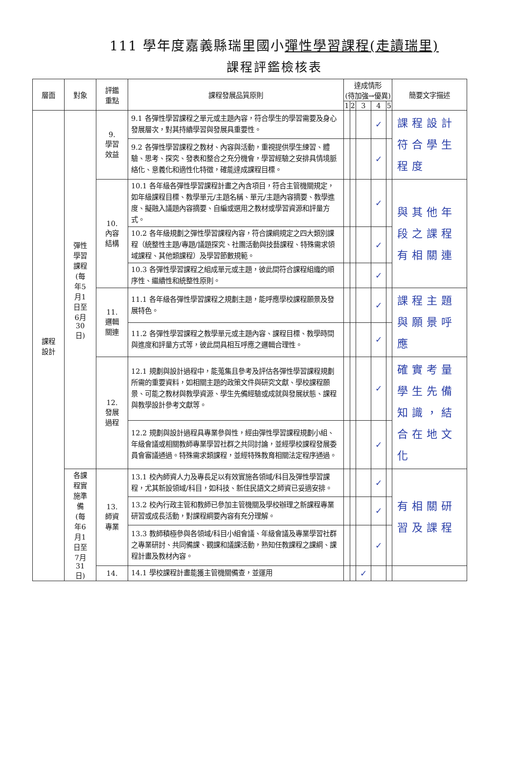111 學年度嘉義縣瑞里國小彈性學習課程(走讀瑞里)
課程評鑑檢核表
| 層面 | 對象 | 評鑑 重點 | 課程發展品質原則 | 達成情形 (待加強→優異) | | | | | 簡要文字描述 | |
| --- | --- | --- | --- | --- | --- | --- | --- | --- | --- | --- |
| | | | | 1 | 2 | 3 | 4 | 5 | | |
| 課程 設計 | 彈性 學習 課程 (每 年5 月1 日至 6月 30 日) | 9. 學習 效益 | 9.1 各彈性學習課程之單元或主題內容，符合學生的學習需要及身心發展層次，對其持續學習與發展具重要性。 | | | | ✓ | | 課程設計符合學生程度 | |
| | | | 9.2 各彈性學習課程之教材、內容與活動，重視提供學生練習、體驗、思考、探究、發表和整合之充分機會，學習經驗之安排具情境脈絡化、意義化和適性化特徵，確能達成課程目標。 | | | | ✓ | | | |
| | | 10. 內容 結構 | 10.1 各年級各彈性學習課程計畫之內含項目，符合主管機關規定，如年級課程目標、教學單元/主題名稱、單元/主題內容摘要、教學進度、擬融入議題內容摘要、自編或選用之教材或學習資源和評量方式。 | | | | ✓ | | 與其他年段之課程有相關連 | |
| | | | 10.2 各年級規劃之彈性學習課程內容，符合課綱規定之四大類別課程（統整性主題/專題/議題探究、社團活動與技藝課程、特殊需求領域課程、其他類課程）及學習節數規範。 | | | | ✓ | | | |
| | | | 10.3 各彈性學習課程之組成單元或主題，彼此間符合課程組織的順序性、繼續性和統整性原則。 | | | | ✓ | | | |
| | | 11. 邏輯 關連 | 11.1 各年級各彈性學習課程之規劃主題，能呼應學校課程願景及發展特色。 | | | | ✓ | | 課程主題與願景呼應 | |
| | | | 11.2 各彈性學習課程之教學單元或主題內容、課程目標、教學時間與進度和評量方式等，彼此間具相互呼應之邏輯合理性。 | | | | ✓ | | | |
| | | 12. 發展 過程 | 12.1 規劃與設計過程中，能蒐集且參考及評估各彈性學習課程規劃所需的重要資料，如相關主題的政策文件與研究文獻、學校課程願景、可能之教材與教學資源、學生先備經驗或成就與發展狀態、課程與教學設計參考文獻等。 | | | | ✓ | | 確實考量學生先備知識，結合在地文化 | |
| | | | 12.2 規劃與設計過程具專業參與性，經由彈性學習課程規劃小組、年級會議或相關教師專業學習社群之共同討論，並經學校課程發展委員會審議通過。特殊需求類課程，並經特殊教育相關法定程序通過。 | | | | ✓ | | | |
| | 各課 程實 施準 備 (每 年6 月1 日至 7月 31 日) | | 13. 師資 專業 | 13.1 校內師資人力及專長足以有效實施各領域/科目及彈性學習課程，尤其新設領域/科目，如科技、新住民語文之師資已妥適安排。 | | | | ✓ | | 有相關研習及課程 |
| | | | | 13.2 校內行政主管和教師已參加主管機關及學校辦理之新課程專業研習或成長活動，對課程綱要內容有充分理解。 | | | | ✓ | | |
| | | 13.3 教師積極參與各領域/科目小組會議、年級會議及專業學習社群之專業研討、共同備課、觀課和議課活動，熟知任教課程之課綱、課程計畫及教材內容。 | | | | | ✓ | | | |
| | | 14. | 14.1 學校課程計畫能獲主管機關備查，並運用 | | | ✓ | | | | |